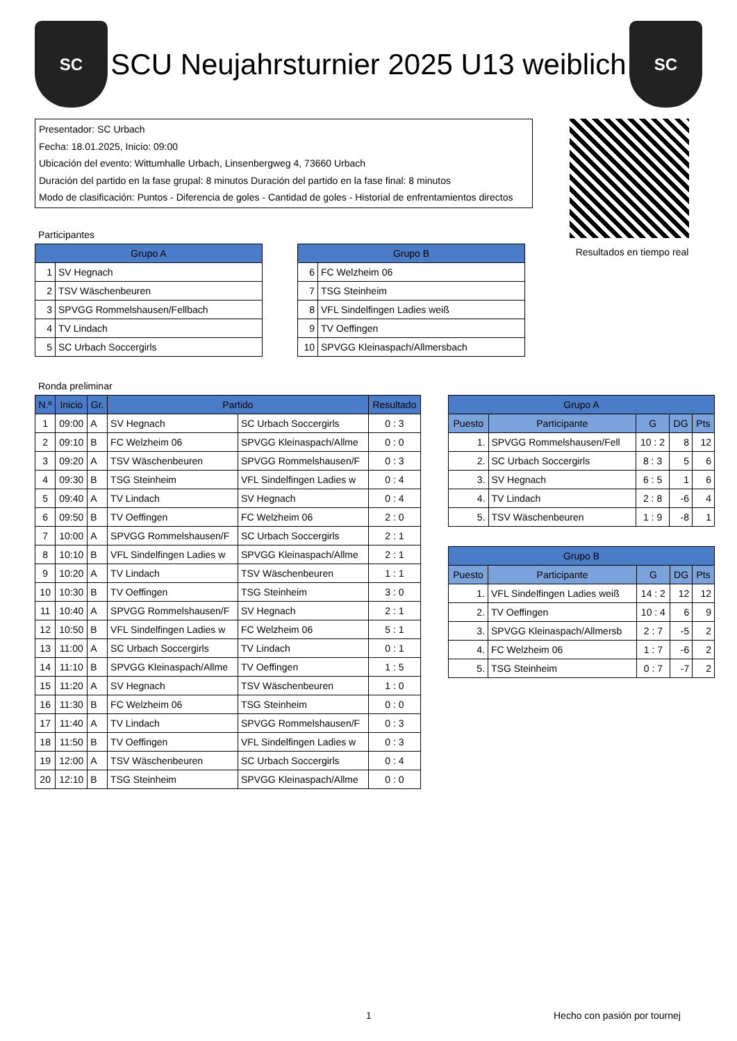SC
SCU Neujahrsturnier 2025 U13 weiblich
SC
Presentador: SC Urbach
Fecha: 18.01.2025, Inicio: 09:00
Ubicación del evento: Wittumhalle Urbach, Linsenbergweg 4, 73660 Urbach
Duración del partido en la fase grupal: 8 minutos Duración del partido en la fase final: 8 minutos
Modo de clasificación: Puntos - Diferencia de goles - Cantidad de goles - Historial de enfrentamientos directos
Resultados en tiempo real
Participantes
| Grupo A | |
| --- | --- |
| 1 | SV Hegnach |
| 2 | TSV Wäschenbeuren |
| 3 | SPVGG Rommelshausen/Fellbach |
| 4 | TV Lindach |
| 5 | SC Urbach Soccergirls |
| Grupo B | |
| --- | --- |
| 6 | FC Welzheim 06 |
| 7 | TSG Steinheim |
| 8 | VFL Sindelfingen Ladies weiß |
| 9 | TV Oeffingen |
| 10 | SPVGG Kleinaspach/Allmersbach |
Ronda preliminar
| N.º | Inicio | Gr. | Partido | | Resultado |
| --- | --- | --- | --- | --- | --- |
| 1 | 09:00 | A | SV Hegnach | SC Urbach Soccergirls | 0 : 3 |
| 2 | 09:10 | B | FC Welzheim 06 | SPVGG Kleinaspach/Allme | 0 : 0 |
| 3 | 09:20 | A | TSV Wäschenbeuren | SPVGG Rommelshausen/F | 0 : 3 |
| 4 | 09:30 | B | TSG Steinheim | VFL Sindelfingen Ladies w | 0 : 4 |
| 5 | 09:40 | A | TV Lindach | SV Hegnach | 0 : 4 |
| 6 | 09:50 | B | TV Oeffingen | FC Welzheim 06 | 2 : 0 |
| 7 | 10:00 | A | SPVGG Rommelshausen/F | SC Urbach Soccergirls | 2 : 1 |
| 8 | 10:10 | B | VFL Sindelfingen Ladies w | SPVGG Kleinaspach/Allme | 2 : 1 |
| 9 | 10:20 | A | TV Lindach | TSV Wäschenbeuren | 1 : 1 |
| 10 | 10:30 | B | TV Oeffingen | TSG Steinheim | 3 : 0 |
| 11 | 10:40 | A | SPVGG Rommelshausen/F | SV Hegnach | 2 : 1 |
| 12 | 10:50 | B | VFL Sindelfingen Ladies w | FC Welzheim 06 | 5 : 1 |
| 13 | 11:00 | A | SC Urbach Soccergirls | TV Lindach | 0 : 1 |
| 14 | 11:10 | B | SPVGG Kleinaspach/Allme | TV Oeffingen | 1 : 5 |
| 15 | 11:20 | A | SV Hegnach | TSV Wäschenbeuren | 1 : 0 |
| 16 | 11:30 | B | FC Welzheim 06 | TSG Steinheim | 0 : 0 |
| 17 | 11:40 | A | TV Lindach | SPVGG Rommelshausen/F | 0 : 3 |
| 18 | 11:50 | B | TV Oeffingen | VFL Sindelfingen Ladies w | 0 : 3 |
| 19 | 12:00 | A | TSV Wäschenbeuren | SC Urbach Soccergirls | 0 : 4 |
| 20 | 12:10 | B | TSG Steinheim | SPVGG Kleinaspach/Allme | 0 : 0 |
| Grupo A | | | | |
| --- | --- | --- | --- | --- |
| Puesto | Participante | G | DG | Pts |
| 1. | SPVGG Rommelshausen/Fell | 10 : 2 | 8 | 12 |
| 2. | SC Urbach Soccergirls | 8 : 3 | 5 | 6 |
| 3. | SV Hegnach | 6 : 5 | 1 | 6 |
| 4. | TV Lindach | 2 : 8 | -6 | 4 |
| 5. | TSV Wäschenbeuren | 1 : 9 | -8 | 1 |
| Grupo B | | | | |
| --- | --- | --- | --- | --- |
| Puesto | Participante | G | DG | Pts |
| 1. | VFL Sindelfingen Ladies weiß | 14 : 2 | 12 | 12 |
| 2. | TV Oeffingen | 10 : 4 | 6 | 9 |
| 3. | SPVGG Kleinaspach/Allmersb | 2 : 7 | -5 | 2 |
| 4. | FC Welzheim 06 | 1 : 7 | -6 | 2 |
| 5. | TSG Steinheim | 0 : 7 | -7 | 2 |
1 Hecho con pasión por tournej